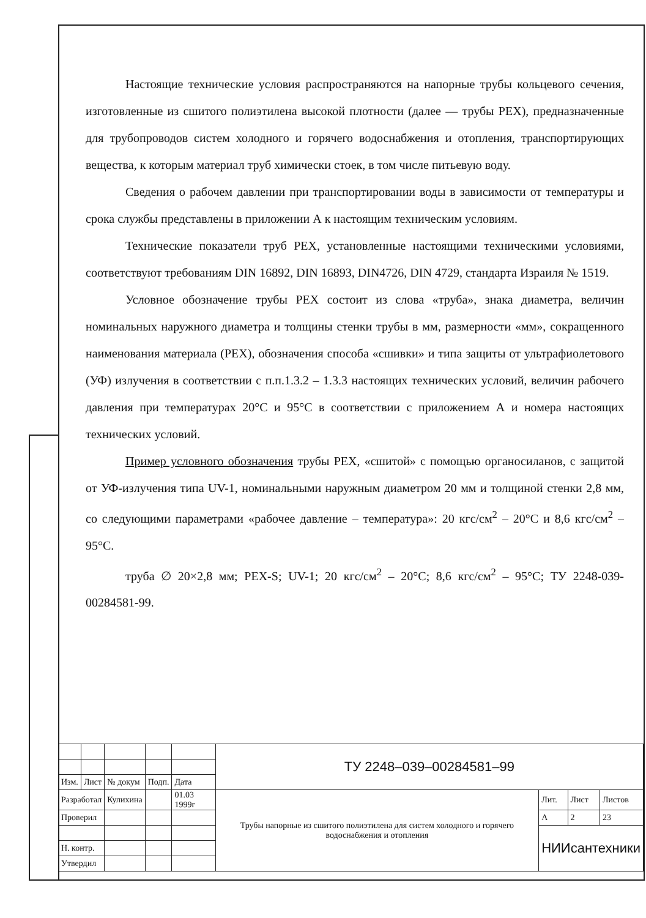Настоящие технические условия распространяются на напорные трубы кольцевого сечения, изготовленные из сшитого полиэтилена высокой плотности (далее — трубы PEX), предназначенные для трубопроводов систем холодного и горячего водоснабжения и отопления, транспортирующих вещества, к которым материал труб химически стоек, в том числе питьевую воду.
Сведения о рабочем давлении при транспортировании воды в зависимости от температуры и срока службы представлены в приложении А к настоящим техническим условиям.
Технические показатели труб PEX, установленные настоящими техническими условиями, соответствуют требованиям DIN 16892, DIN 16893, DIN4726, DIN 4729, стандарта Израиля № 1519.
Условное обозначение трубы PEX состоит из слова «труба», знака диаметра, величин номинальных наружного диаметра и толщины стенки трубы в мм, размерности «мм», сокращенного наименования материала (PEX), обозначения способа «сшивки» и типа защиты от ультрафиолетового (УФ) излучения в соответствии с п.п.1.3.2 – 1.3.3 настоящих технических условий, величин рабочего давления при температурах 20°С и 95°С в соответствии с приложением А и номера настоящих технических условий.
Пример условного обозначения трубы PEX, «сшитой» с помощью органосиланов, с защитой от УФ-излучения типа UV-1, номинальными наружным диаметром 20 мм и толщиной стенки 2,8 мм, со следующими параметрами «рабочее давление – температура»: 20 кгс/см<sup>2</sup> – 20°С и 8,6 кгс/см<sup>2</sup> – 95°С.
труба ∅ 20×2,8 мм; PEX-S; UV-1; 20 кгс/см<sup>2</sup> – 20°С; 8,6 кгс/см<sup>2</sup> – 95°С; ТУ 2248-039-00284581-99.
| | | | | | ТУ 2248–039–00284581–99 | | | |
| Изм. | Лист | № докум | Подп. | Дата | | | | |
| Разработал | | Кулихина | | 01.03 1999г | Трубы напорные из сшитого полиэтилена для систем холодного и горячего водоснабжения и отопления | Лит. | Лист | Листов |
| Проверил | | | | | | А | 2 | 23 |
| | | | | | | НИИсантехники | | |
| Н. контр. | | | | | | | | |
| Утвердил | | | | | | | | |